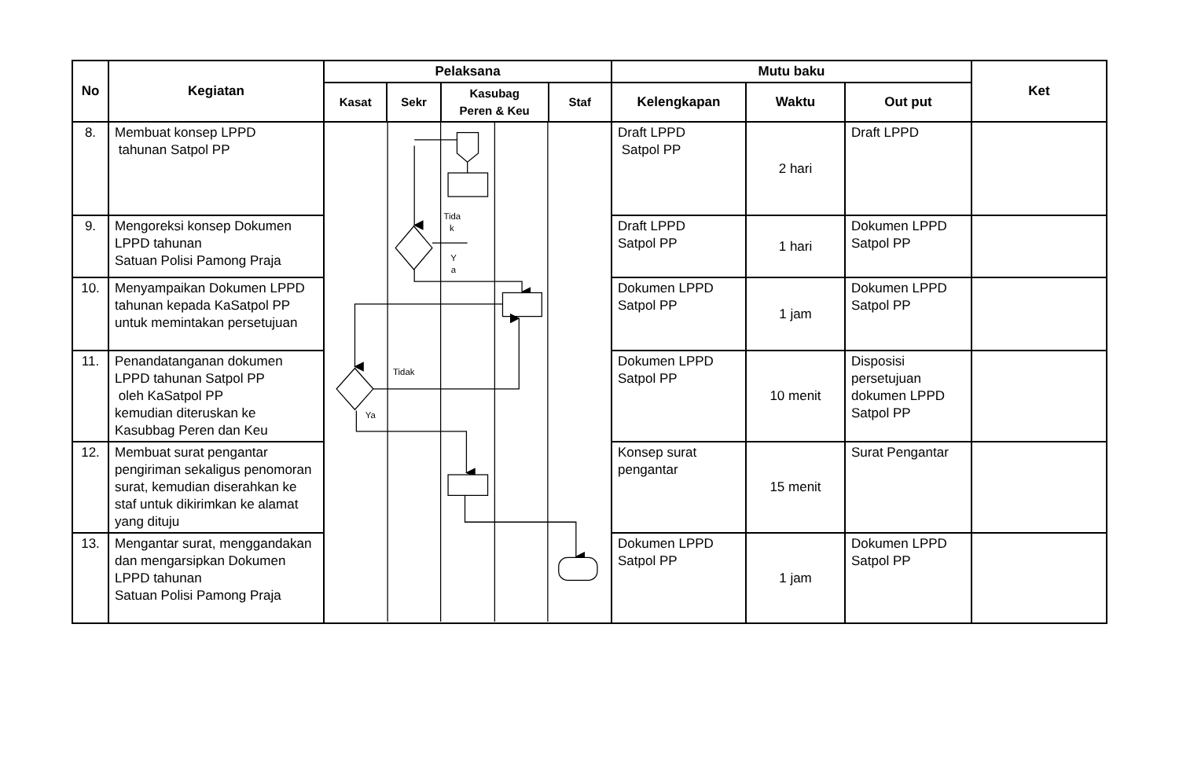| No | Kegiatan | Pelaksana | | | | Mutu baku | | | Ket |
| --- | --- | --- | --- | --- | --- | --- | --- | --- | --- |
| | | Kasat | Sekr | Kasubag Peren & Keu | Staf | Kelengkapan | Waktu | Out put | |
| 8. | Membuat konsep LPPD tahunan Satpol PP | Tida k Y a Tidak Ya | | | | Draft LPPD Satpol PP | 2 hari | Draft LPPD | |
| 9. | Mengoreksi konsep Dokumen LPPD tahunan Satuan Polisi Pamong Praja | | | | | Draft LPPD Satpol PP | 1 hari | Dokumen LPPD Satpol PP | |
| 10. | Menyampaikan Dokumen LPPD tahunan kepada KaSatpol PP untuk memintakan persetujuan | | | | | Dokumen LPPD Satpol PP | 1 jam | Dokumen LPPD Satpol PP | |
| 11. | Penandatanganan dokumen LPPD tahunan Satpol PP oleh KaSatpol PP kemudian diteruskan ke Kasubbag Peren dan Keu | | | | | Dokumen LPPD Satpol PP | 10 menit | Disposisi persetujuan dokumen LPPD Satpol PP | |
| 12. | Membuat surat pengantar pengiriman sekaligus penomoran surat, kemudian diserahkan ke staf untuk dikirimkan ke alamat yang dituju | | | | | Konsep surat pengantar | 15 menit | Surat Pengantar | |
| 13. | Mengantar surat, menggandakan dan mengarsipkan Dokumen LPPD tahunan Satuan Polisi Pamong Praja | | | | | Dokumen LPPD Satpol PP | 1 jam | Dokumen LPPD Satpol PP | |